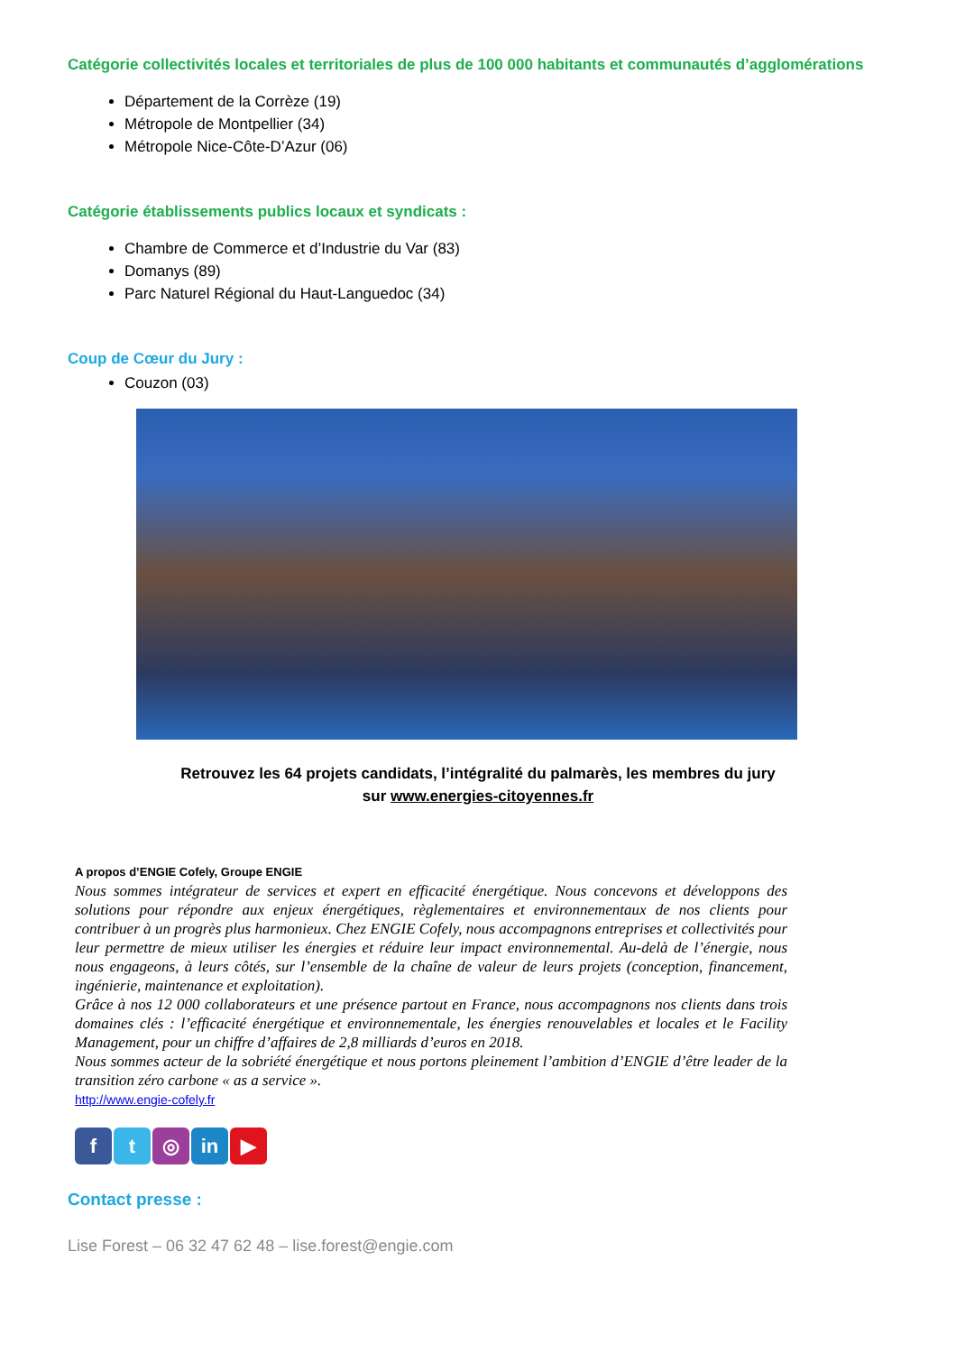Catégorie collectivités locales et territoriales de plus de 100 000 habitants et communautés d’agglomérations
Département de la Corrèze (19)
Métropole de Montpellier (34)
Métropole Nice-Côte-D’Azur (06)
Catégorie établissements publics locaux et syndicats :
Chambre de Commerce et d’Industrie du Var (83)
Domanys (89)
Parc Naturel Régional du Haut-Languedoc (34)
Coup de Cœur du Jury :
Couzon (03)
Retrouvez les 64 projets candidats, l’intégralité du palmarès, les membres du jury
sur www.energies-citoyennes.fr
A propos d’ENGIE Cofely, Groupe ENGIE
Nous sommes intégrateur de services et expert en efficacité énergétique. Nous concevons et développons des solutions pour répondre aux enjeux énergétiques, règlementaires et environnementaux de nos clients pour contribuer à un progrès plus harmonieux. Chez ENGIE Cofely, nous accompagnons entreprises et collectivités pour leur permettre de mieux utiliser les énergies et réduire leur impact environnemental. Au-delà de l’énergie, nous nous engageons, à leurs côtés, sur l’ensemble de la chaîne de valeur de leurs projets (conception, financement, ingénierie, maintenance et exploitation).
Grâce à nos 12 000 collaborateurs et une présence partout en France, nous accompagnons nos clients dans trois domaines clés : l’efficacité énergétique et environnementale, les énergies renouvelables et locales et le Facility Management, pour un chiffre d’affaires de 2,8 milliards d’euros en 2018.
Nous sommes acteur de la sobriété énergétique et nous portons pleinement l’ambition d’ENGIE d’être leader de la transition zéro carbone « as a service ».
http://www.engie-cofely.fr
ft ◎ in ▶
Contact presse :
Lise Forest – 06 32 47 62 48 – lise.forest@engie.com